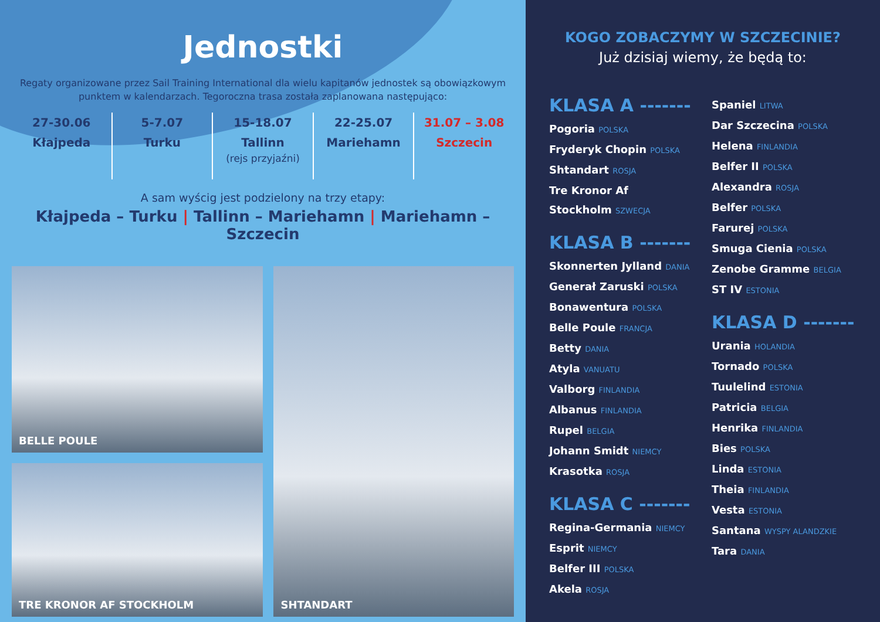Jednostki
Regaty organizowane przez Sail Training International dla wielu kapitanów jednostek są obowiązkowym punktem w kalendarzach. Tegoroczna trasa została zaplanowana następująco:
27-30.06
Kłajpeda
5-7.07
Turku
15-18.07
Tallinn
(rejs przyjaźni)
22-25.07
Mariehamn
31.07 – 3.08
Szczecin
A sam wyścig jest podzielony na trzy etapy:
Kłajpeda – Turku | Tallinn – Mariehamn | Mariehamn – Szczecin
BELLE POULE
TRE KRONOR AF STOCKHOLM
SHTANDART
KOGO ZOBACZYMY W SZCZECINIE?
Już dzisiaj wiemy, że będą to:
KLASA A -------
Pogoria POLSKA
Fryderyk Chopin POLSKA
Shtandart ROSJA
Tre Kronor Af Stockholm SZWECJA
KLASA B -------
Skonnerten Jylland DANIA
Generał Zaruski POLSKA
Bonawentura POLSKA
Belle Poule FRANCJA
Betty DANIA
Atyla VANUATU
Valborg FINLANDIA
Albanus FINLANDIA
Rupel BELGIA
Johann Smidt NIEMCY
Krasotka ROSJA
KLASA C -------
Regina-Germania NIEMCY
Esprit NIEMCY
Belfer III POLSKA
Akela ROSJA
Spaniel LITWA
Dar Szczecina POLSKA
Helena FINLANDIA
Belfer II POLSKA
Alexandra ROSJA
Belfer POLSKA
Farurej POLSKA
Smuga Cienia POLSKA
Zenobe Gramme BELGIA
ST IV ESTONIA
KLASA D -------
Urania HOLANDIA
Tornado POLSKA
Tuulelind ESTONIA
Patricia BELGIA
Henrika FINLANDIA
Bies POLSKA
Linda ESTONIA
Theia FINLANDIA
Vesta ESTONIA
Santana WYSPY ALANDZKIE
Tara DANIA